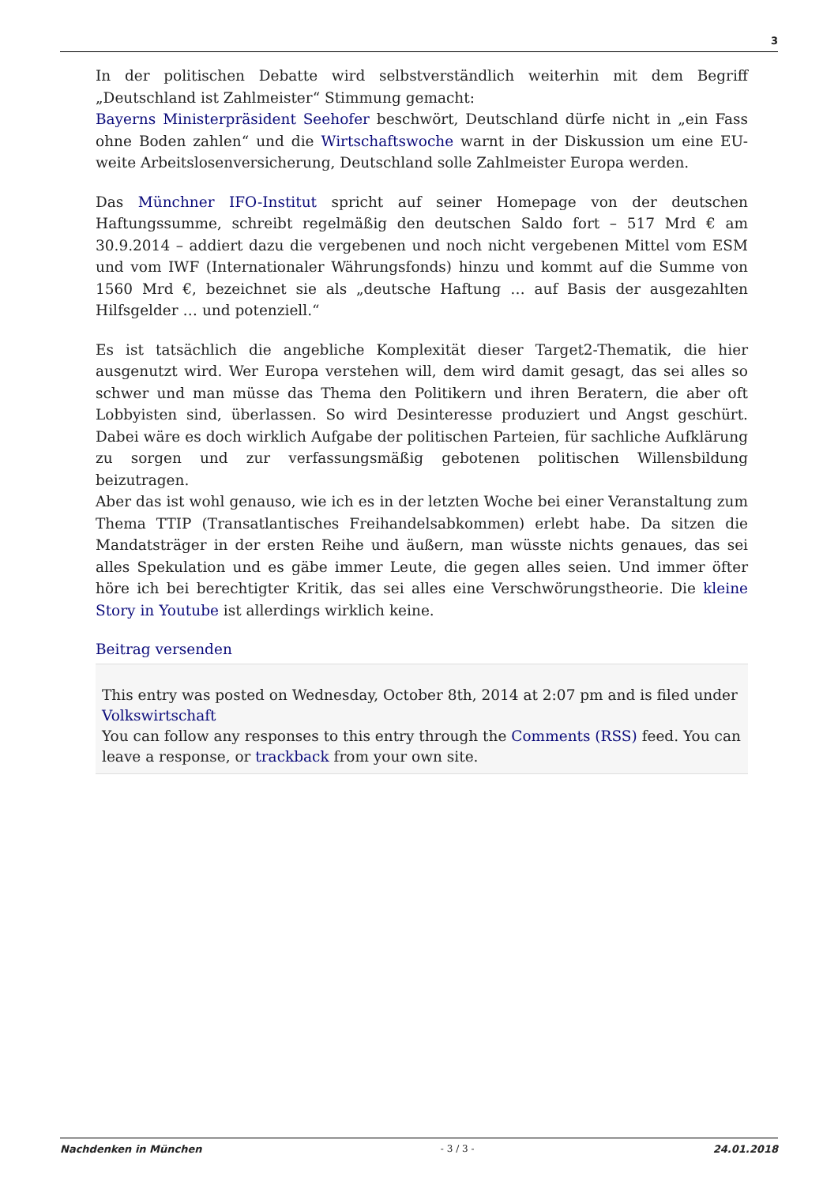3
In der politischen Debatte wird selbstverständlich weiterhin mit dem Begriff „Deutschland ist Zahlmeister“ Stimmung gemacht:
Bayerns Ministerpräsident Seehofer beschwört, Deutschland dürfe nicht in „ein Fass ohne Boden zahlen“ und die Wirtschaftswoche warnt in der Diskussion um eine EU-weite Arbeitslosenversicherung, Deutschland solle Zahlmeister Europa werden.
Das Münchner IFO-Institut spricht auf seiner Homepage von der deutschen Haftungssumme, schreibt regelmäßig den deutschen Saldo fort – 517 Mrd € am 30.9.2014 – addiert dazu die vergebenen und noch nicht vergebenen Mittel vom ESM und vom IWF (Internationaler Währungsfonds) hinzu und kommt auf die Summe von 1560 Mrd €, bezeichnet sie als „deutsche Haftung … auf Basis der ausgezahlten Hilfsgelder … und potenziell.“
Es ist tatsächlich die angebliche Komplexität dieser Target2-Thematik, die hier ausgenutzt wird. Wer Europa verstehen will, dem wird damit gesagt, das sei alles so schwer und man müsse das Thema den Politikern und ihren Beratern, die aber oft Lobbyisten sind, überlassen. So wird Desinteresse produziert und Angst geschürt. Dabei wäre es doch wirklich Aufgabe der politischen Parteien, für sachliche Aufklärung zu sorgen und zur verfassungsmäßig gebotenen politischen Willensbildung beizutragen.
Aber das ist wohl genauso, wie ich es in der letzten Woche bei einer Veranstaltung zum Thema TTIP (Transatlantisches Freihandelsabkommen) erlebt habe. Da sitzen die Mandatsträger in der ersten Reihe und äußern, man wüsste nichts genaues, das sei alles Spekulation und es gäbe immer Leute, die gegen alles seien. Und immer öfter höre ich bei berechtigter Kritik, das sei alles eine Verschwörungstheorie. Die kleine Story in Youtube ist allerdings wirklich keine.
Beitrag versenden
This entry was posted on Wednesday, October 8th, 2014 at 2:07 pm and is filed under Volkswirtschaft
You can follow any responses to this entry through the Comments (RSS) feed. You can leave a response, or trackback from your own site.
Nachdenken in München - 3 / 3 - 24.01.2018